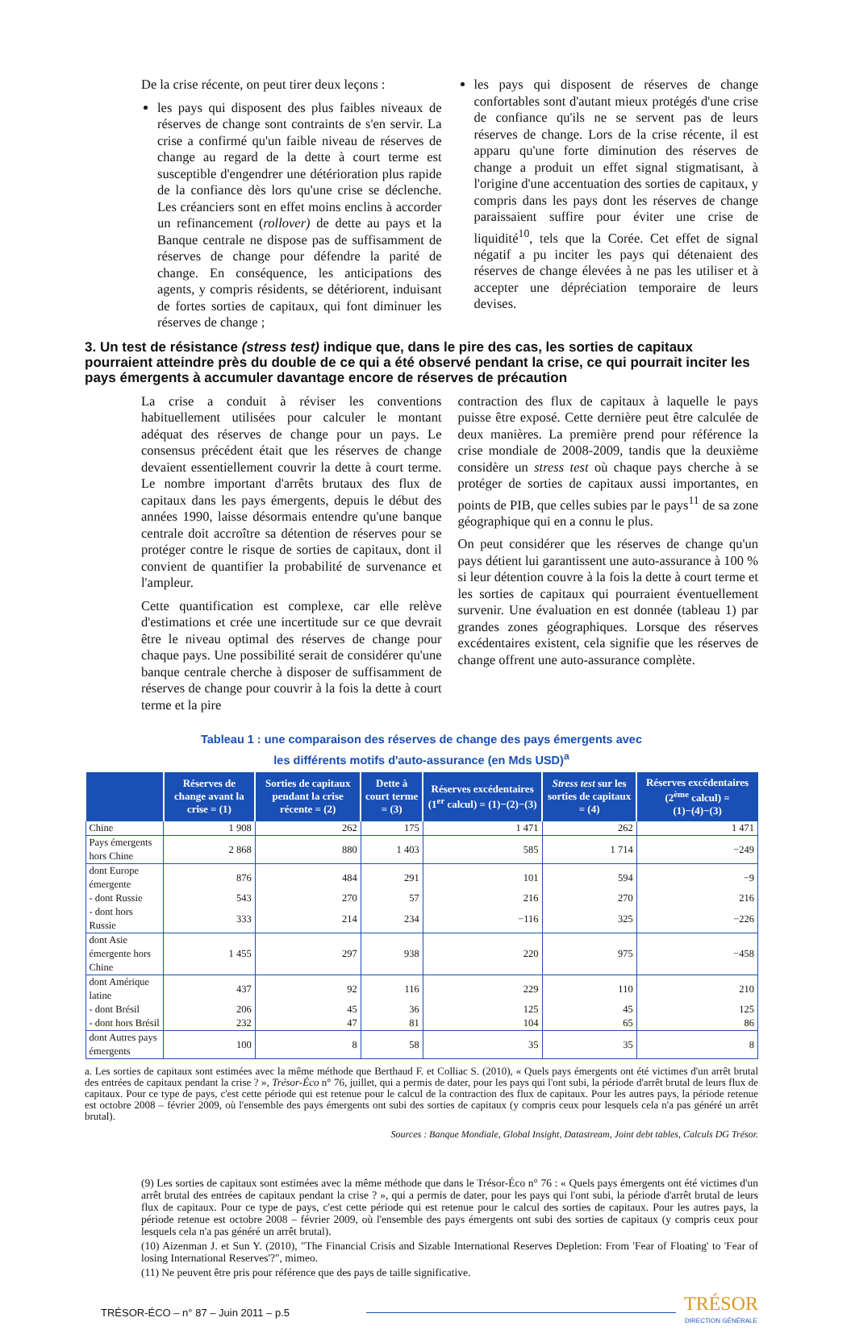De la crise récente, on peut tirer deux leçons :
les pays qui disposent des plus faibles niveaux de réserves de change sont contraints de s'en servir. La crise a confirmé qu'un faible niveau de réserves de change au regard de la dette à court terme est susceptible d'engendrer une détérioration plus rapide de la confiance dès lors qu'une crise se déclenche. Les créanciers sont en effet moins enclins à accorder un refinancement (rollover) de dette au pays et la Banque centrale ne dispose pas de suffisamment de réserves de change pour défendre la parité de change. En conséquence, les anticipations des agents, y compris résidents, se détériorent, induisant de fortes sorties de capitaux, qui font diminuer les réserves de change ;
les pays qui disposent de réserves de change confortables sont d'autant mieux protégés d'une crise de confiance qu'ils ne se servent pas de leurs réserves de change. Lors de la crise récente, il est apparu qu'une forte diminution des réserves de change a produit un effet signal stigmatisant, à l'origine d'une accentuation des sorties de capitaux, y compris dans les pays dont les réserves de change paraissaient suffire pour éviter une crise de liquidité<sup>10</sup>, tels que la Corée. Cet effet de signal négatif a pu inciter les pays qui détenaient des réserves de change élevées à ne pas les utiliser et à accepter une dépréciation temporaire de leurs devises.
3. Un test de résistance (stress test) indique que, dans le pire des cas, les sorties de capitaux pourraient atteindre près du double de ce qui a été observé pendant la crise, ce qui pourrait inciter les pays émergents à accumuler davantage encore de réserves de précaution
La crise a conduit à réviser les conventions habituellement utilisées pour calculer le montant adéquat des réserves de change pour un pays. Le consensus précédent était que les réserves de change devaient essentiellement couvrir la dette à court terme. Le nombre important d'arrêts brutaux des flux de capitaux dans les pays émergents, depuis le début des années 1990, laisse désormais entendre qu'une banque centrale doit accroître sa détention de réserves pour se protéger contre le risque de sorties de capitaux, dont il convient de quantifier la probabilité de survenance et l'ampleur.
Cette quantification est complexe, car elle relève d'estimations et crée une incertitude sur ce que devrait être le niveau optimal des réserves de change pour chaque pays. Une possibilité serait de considérer qu'une banque centrale cherche à disposer de suffisamment de réserves de change pour couvrir à la fois la dette à court terme et la pire
contraction des flux de capitaux à laquelle le pays puisse être exposé. Cette dernière peut être calculée de deux manières. La première prend pour référence la crise mondiale de 2008-2009, tandis que la deuxième considère un stress test où chaque pays cherche à se protéger de sorties de capitaux aussi importantes, en points de PIB, que celles subies par le pays<sup>11</sup> de sa zone géographique qui en a connu le plus.
On peut considérer que les réserves de change qu'un pays détient lui garantissent une auto-assurance à 100 % si leur détention couvre à la fois la dette à court terme et les sorties de capitaux qui pourraient éventuellement survenir. Une évaluation en est donnée (tableau 1) par grandes zones géographiques. Lorsque des réserves excédentaires existent, cela signifie que les réserves de change offrent une auto-assurance complète.
Tableau 1 : une comparaison des réserves de change des pays émergents avec
les différents motifs d'auto-assurance (en Mds USD)<sup>a</sup>
| | Réserves de change avant la crise = (1) | Sorties de capitaux pendant la crise récente = (2) | Dette à court terme = (3) | Réserves excédentaires (1<sup>er</sup> calcul) = (1)−(2)−(3) | Stress test sur les sorties de capitaux = (4) | Réserves excédentaires (2<sup>ème</sup> calcul) = (1)−(4)−(3) |
| --- | --- | --- | --- | --- | --- | --- |
| Chine | 1 908 | 262 | 175 | 1 471 | 262 | 1 471 |
| Pays émergents hors Chine | 2 868 | 880 | 1 403 | 585 | 1 714 | −249 |
| dont Europe émergente | 876 | 484 | 291 | 101 | 594 | −9 |
| - dont Russie | 543 | 270 | 57 | 216 | 270 | 216 |
| - dont hors Russie | 333 | 214 | 234 | −116 | 325 | −226 |
| dont Asie émergente hors Chine | 1 455 | 297 | 938 | 220 | 975 | −458 |
| dont Amérique latine | 437 | 92 | 116 | 229 | 110 | 210 |
| - dont Brésil | 206 | 45 | 36 | 125 | 45 | 125 |
| - dont hors Brésil | 232 | 47 | 81 | 104 | 65 | 86 |
| dont Autres pays émergents | 100 | 8 | 58 | 35 | 35 | 8 |
a. Les sorties de capitaux sont estimées avec la même méthode que Berthaud F. et Colliac S. (2010), « Quels pays émergents ont été victimes d'un arrêt brutal des entrées de capitaux pendant la crise ? », Trésor-Éco n° 76, juillet, qui a permis de dater, pour les pays qui l'ont subi, la période d'arrêt brutal de leurs flux de capitaux. Pour ce type de pays, c'est cette période qui est retenue pour le calcul de la contraction des flux de capitaux. Pour les autres pays, la période retenue est octobre 2008 – février 2009, où l'ensemble des pays émergents ont subi des sorties de capitaux (y compris ceux pour lesquels cela n'a pas généré un arrêt brutal).
Sources : Banque Mondiale, Global Insight, Datastream, Joint debt tables, Calculs DG Trésor.
(9) Les sorties de capitaux sont estimées avec la même méthode que dans le Trésor-Éco n° 76 : « Quels pays émergents ont été victimes d'un arrêt brutal des entrées de capitaux pendant la crise ? », qui a permis de dater, pour les pays qui l'ont subi, la période d'arrêt brutal de leurs flux de capitaux. Pour ce type de pays, c'est cette période qui est retenue pour le calcul des sorties de capitaux. Pour les autres pays, la période retenue est octobre 2008 – février 2009, où l'ensemble des pays émergents ont subi des sorties de capitaux (y compris ceux pour lesquels cela n'a pas généré un arrêt brutal).
(10) Aizenman J. et Sun Y. (2010), "The Financial Crisis and Sizable International Reserves Depletion: From 'Fear of Floating' to 'Fear of losing International Reserves'?", mimeo.
(11) Ne peuvent être pris pour référence que des pays de taille significative.
TRÉSOR-ÉCO – n° 87 – Juin 2011 – p.5
TRÉSOR
DIRECTION GÉNÉRALE